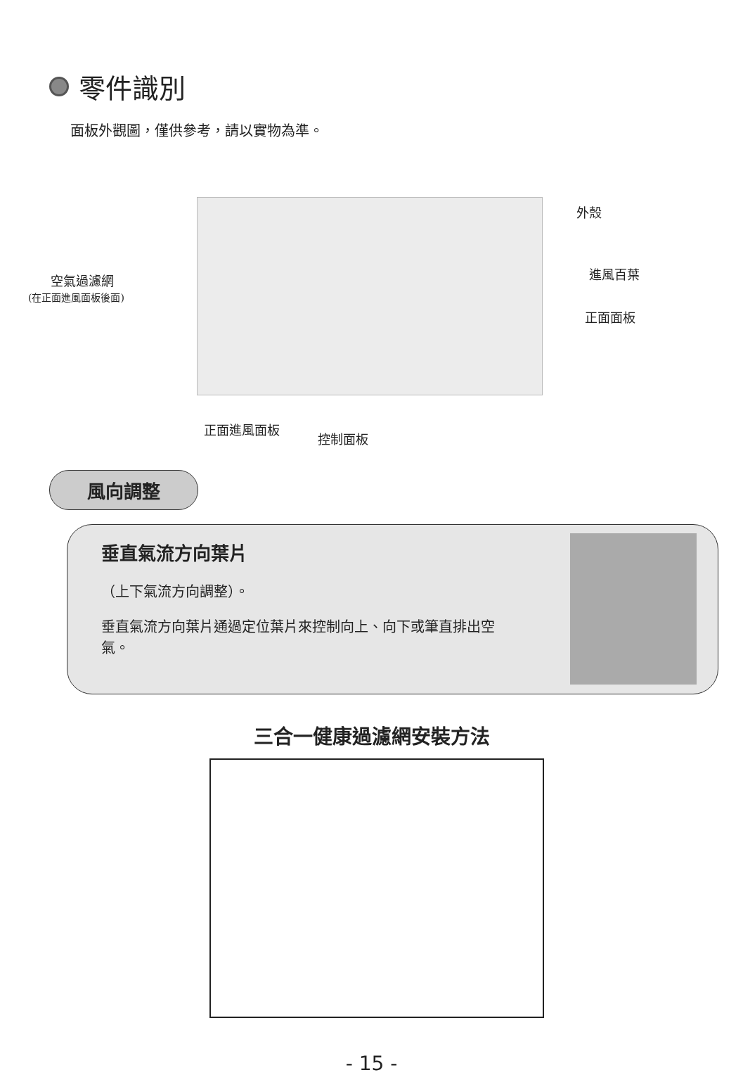零件識別
面板外觀圖，僅供參考，請以實物為準。
外殼
空氣過濾網
(在正面進風面板後面)
進風百葉
正面面板
正面進風面板
控制面板
風向調整
垂直氣流方向葉片
（上下氣流方向調整）。
垂直氣流方向葉片通過定位葉片來控制向上、向下或筆直排出空氣。
三合一健康過濾網安裝方法
- 15 -